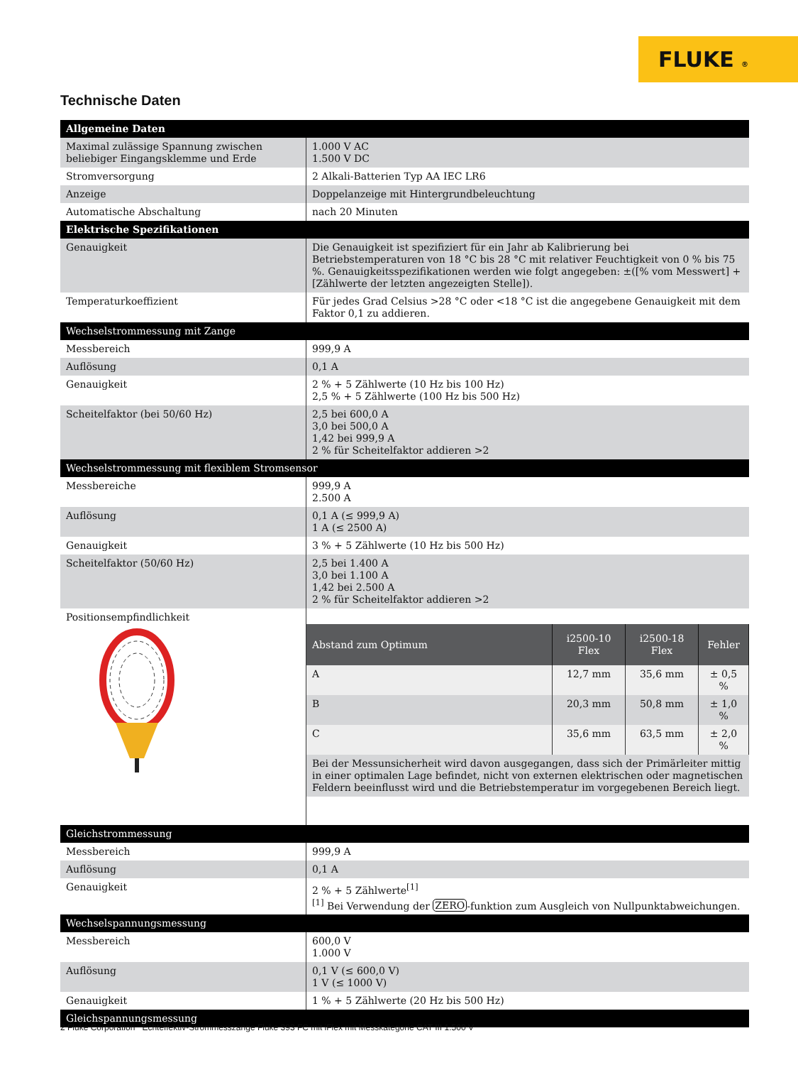FLUKE ®
Technische Daten
| Allgemeine Daten | |
| Maximal zulässige Spannung zwischen beliebiger Eingangsklemme und Erde | 1.000 V AC 1.500 V DC |
| Stromversorgung | 2 Alkali-Batterien Typ AA IEC LR6 |
| Anzeige | Doppelanzeige mit Hintergrundbeleuchtung |
| Automatische Abschaltung | nach 20 Minuten |
| Elektrische Spezifikationen | |
| Genauigkeit | Die Genauigkeit ist spezifiziert für ein Jahr ab Kalibrierung bei Betriebstemperaturen von 18 °C bis 28 °C mit relativer Feuchtigkeit von 0 % bis 75 %. Genauigkeitsspezifikationen werden wie folgt angegeben: ±([% vom Messwert] + [Zählwerte der letzten angezeigten Stelle]). |
| Temperaturkoeffizient | Für jedes Grad Celsius >28 °C oder <18 °C ist die angegebene Genauigkeit mit dem Faktor 0,1 zu addieren. |
| Wechselstrommessung mit Zange | |
| Messbereich | 999,9 A |
| Auflösung | 0,1 A |
| Genauigkeit | 2 % + 5 Zählwerte (10 Hz bis 100 Hz) 2,5 % + 5 Zählwerte (100 Hz bis 500 Hz) |
| Scheitelfaktor (bei 50/60 Hz) | 2,5 bei 600,0 A 3,0 bei 500,0 A 1,42 bei 999,9 A 2 % für Scheitelfaktor addieren >2 |
| Wechselstrommessung mit flexiblem Stromsensor | |
| Messbereiche | 999,9 A 2.500 A |
| Auflösung | 0,1 A (≤ 999,9 A) 1 A (≤ 2500 A) |
| Genauigkeit | 3 % + 5 Zählwerte (10 Hz bis 500 Hz) |
| Scheitelfaktor (50/60 Hz) | 2,5 bei 1.400 A 3,0 bei 1.100 A 1,42 bei 2.500 A 2 % für Scheitelfaktor addieren >2 |
| Positionsempfindlichkeit | / Abstand zum Optimum / i2500-10 Flex / i2500-18 Flex / Fehler / / --- / --- / --- / --- / / A / 12,7 mm / 35,6 mm / ± 0,5 % / / B / 20,3 mm / 50,8 mm / ± 1,0 % / / C / 35,6 mm / 63,5 mm / ± 2,0 % / / Bei der Messunsicherheit wird davon ausgegangen, dass sich der Primärleiter mittig in einer optimalen Lage befindet, nicht von externen elektrischen oder magnetischen Feldern beeinflusst wird und die Betriebstemperatur im vorgegebenen Bereich liegt. / / / / |
| Gleichstrommessung | |
| Messbereich | 999,9 A |
| Auflösung | 0,1 A |
| Genauigkeit | 2 % + 5 Zählwerte<sup>[1]</sup> <sup>[1]</sup> Bei Verwendung der ZERO -funktion zum Ausgleich von Nullpunktabweichungen. |
| Wechselspannungsmessung | |
| Messbereich | 600,0 V 1.000 V |
| Auflösung | 0,1 V (≤ 600,0 V) 1 V (≤ 1000 V) |
| Genauigkeit | 1 % + 5 Zählwerte (20 Hz bis 500 Hz) |
| Gleichspannungsmessung | |
2 Fluke Corporation Echteffektiv-Strommesszange Fluke 393 FC mit iFlex mit Messkategorie CAT III 1.500 V